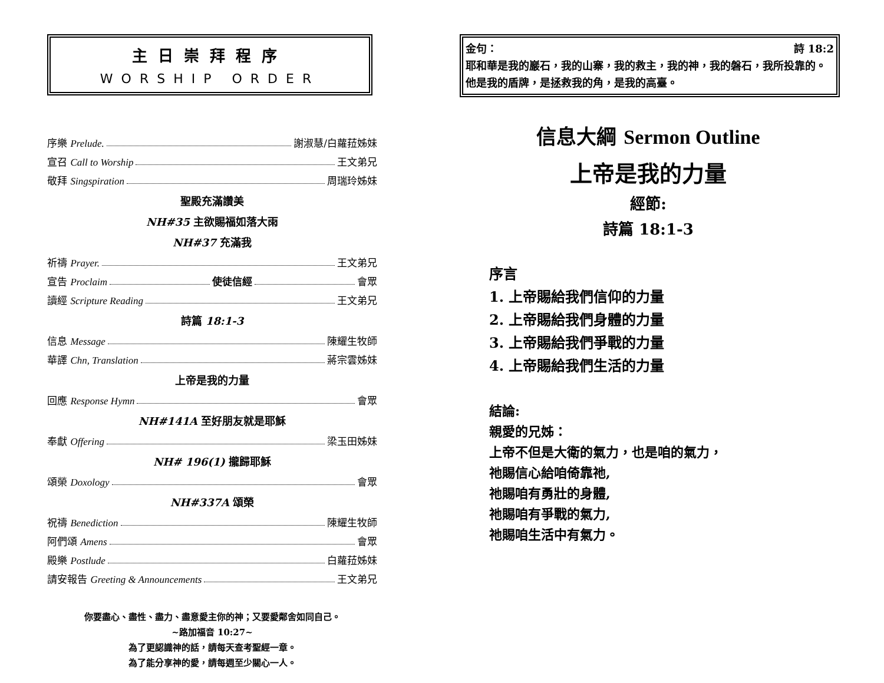主日崇拜程序
WORSHIP ORDER
序樂 Prelude. 謝淑慧/白蘿菈姊妹
宣召 Call to Worship 王文弟兄
敬拜 Singspiration 周瑞玲姊妹
聖殿充滿讚美
NH#35 主欲賜福如落大雨
NH#37 充滿我
祈禱 Prayer. 王文弟兄
宣告 Proclaim 使徒信經 會眾
讀經 Scripture Reading 王文弟兄
詩篇 18:1-3
信息 Message 陳耀生牧師
華譯 Chn, Translation 蔣宗雲姊妹
上帝是我的力量
回應 Response Hymn 會眾
NH#141A 至好朋友就是耶穌
奉獻 Offering 梁玉田姊妹
NH# 196(1) 攏歸耶穌
頌榮 Doxology 會眾
NH#337A 頌榮
祝禱 Benediction 陳耀生牧師
阿們頌 Amens 會眾
殿樂 Postlude 白蘿菈姊妹
請安報告 Greeting & Announcements 王文弟兄
你要盡心、盡性、盡力、盡意愛主你的神；又要愛鄰舍如同自己。
~路加福音 10:27~
為了更認識神的話，請每天查考聖經一章。
為了能分享神的愛，請每週至少關心一人。
金句： 詩 18:2
耶和華是我的巖石，我的山寨，我的救主，我的神，我的磐石，我所投靠的。他是我的盾牌，是拯救我的角，是我的高臺。
信息大綱 Sermon Outline
上帝是我的力量
經節:
詩篇 18:1-3
序言
1. 上帝賜給我們信仰的力量
2. 上帝賜給我們身體的力量
3. 上帝賜給我們爭戰的力量
4. 上帝賜給我們生活的力量
結論:
親愛的兄姊：
上帝不但是大衛的氣力，也是咱的氣力，
祂賜信心給咱倚靠祂,
祂賜咱有勇壯的身體,
祂賜咱有爭戰的氣力,
祂賜咱生活中有氣力。